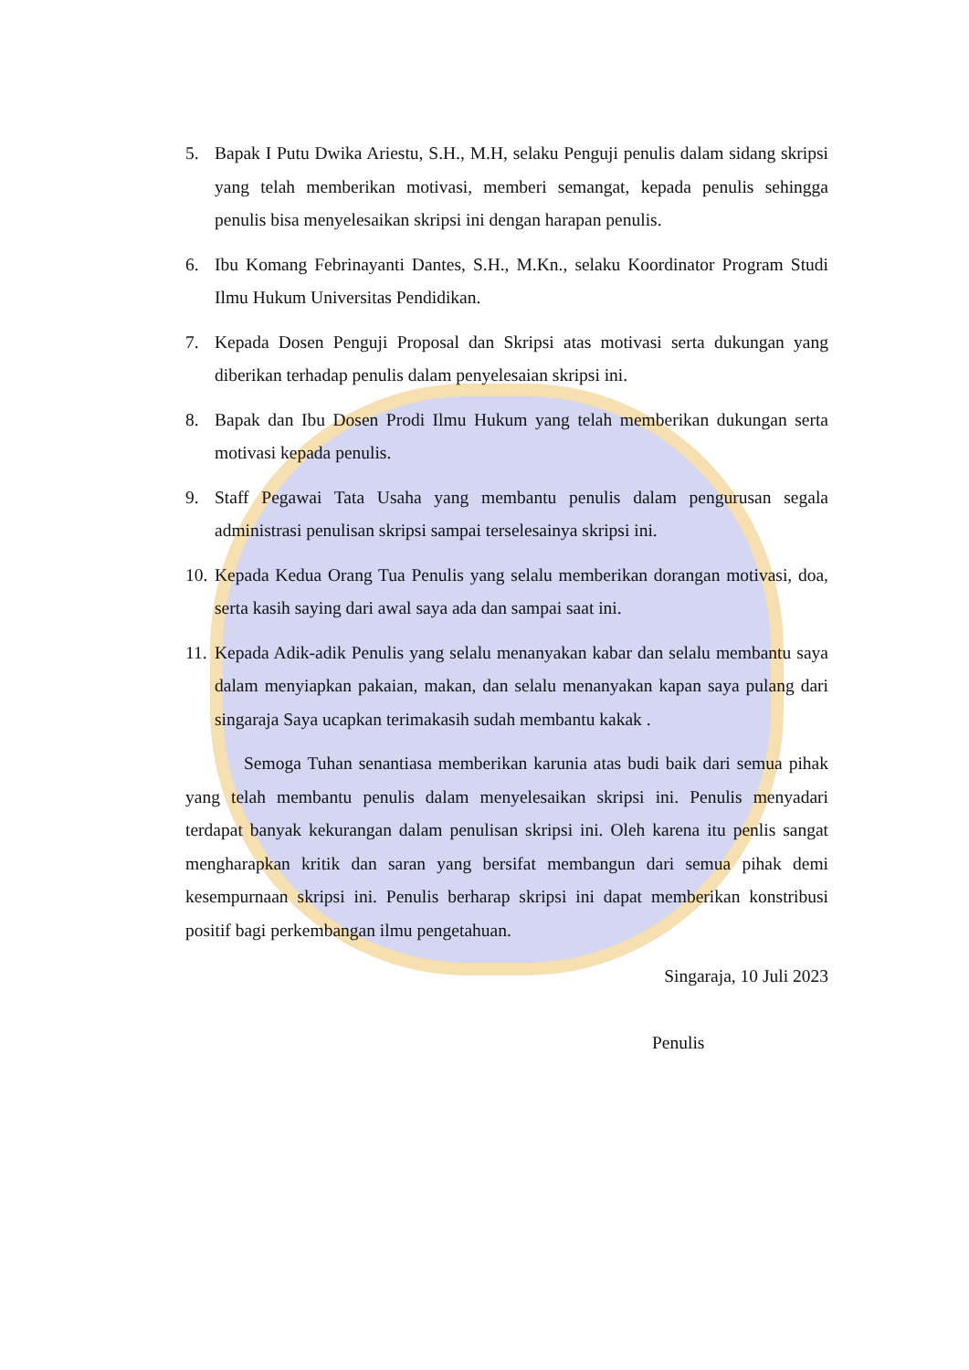5. Bapak I Putu Dwika Ariestu, S.H., M.H, selaku Penguji penulis dalam sidang skripsi yang telah memberikan motivasi, memberi semangat, kepada penulis sehingga penulis bisa menyelesaikan skripsi ini dengan harapan penulis.
6. Ibu Komang Febrinayanti Dantes, S.H., M.Kn., selaku Koordinator Program Studi Ilmu Hukum Universitas Pendidikan.
7. Kepada Dosen Penguji Proposal dan Skripsi atas motivasi serta dukungan yang diberikan terhadap penulis dalam penyelesaian skripsi ini.
8. Bapak dan Ibu Dosen Prodi Ilmu Hukum yang telah memberikan dukungan serta motivasi kepada penulis.
9. Staff Pegawai Tata Usaha yang membantu penulis dalam pengurusan segala administrasi penulisan skripsi sampai terselesainya skripsi ini.
10. Kepada Kedua Orang Tua Penulis yang selalu memberikan dorangan motivasi, doa, serta kasih saying dari awal saya ada dan sampai saat ini.
11. Kepada Adik-adik Penulis yang selalu menanyakan kabar dan selalu membantu saya dalam menyiapkan pakaian, makan, dan selalu menanyakan kapan saya pulang dari singaraja Saya ucapkan terimakasih sudah membantu kakak .
Semoga Tuhan senantiasa memberikan karunia atas budi baik dari semua pihak yang telah membantu penulis dalam menyelesaikan skripsi ini. Penulis menyadari terdapat banyak kekurangan dalam penulisan skripsi ini. Oleh karena itu penlis sangat mengharapkan kritik dan saran yang bersifat membangun dari semua pihak demi kesempurnaan skripsi ini. Penulis berharap skripsi ini dapat memberikan konstribusi positif bagi perkembangan ilmu pengetahuan.
Singaraja, 10 Juli 2023
Penulis